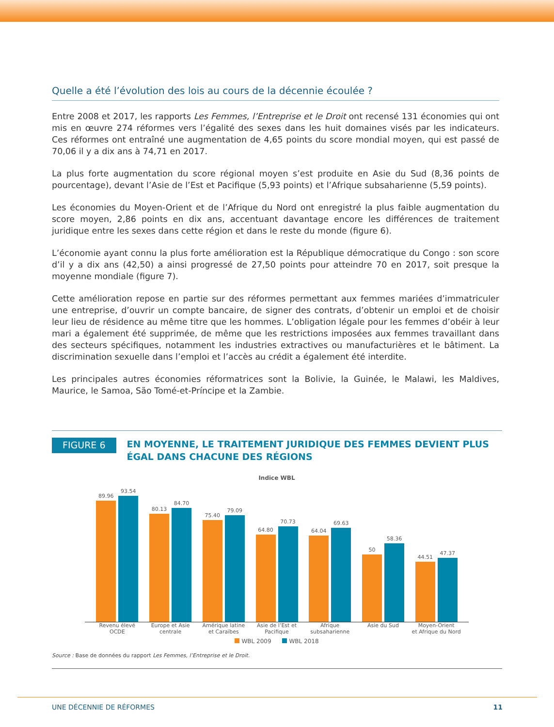Quelle a été l’évolution des lois au cours de la décennie écoulée ?
Entre 2008 et 2017, les rapports Les Femmes, l’Entreprise et le Droit ont recensé 131 économies qui ont mis en œuvre 274 réformes vers l’égalité des sexes dans les huit domaines visés par les indicateurs. Ces réformes ont entraîné une augmentation de 4,65 points du score mondial moyen, qui est passé de 70,06 il y a dix ans à 74,71 en 2017.
La plus forte augmentation du score régional moyen s’est produite en Asie du Sud (8,36 points de pourcentage), devant l’Asie de l’Est et Pacifique (5,93 points) et l’Afrique subsaharienne (5,59 points).
Les économies du Moyen-Orient et de l’Afrique du Nord ont enregistré la plus faible augmentation du score moyen, 2,86 points en dix ans, accentuant davantage encore les différences de traitement juridique entre les sexes dans cette région et dans le reste du monde (figure 6).
L’économie ayant connu la plus forte amélioration est la République démocratique du Congo : son score d’il y a dix ans (42,50) a ainsi progressé de 27,50 points pour atteindre 70 en 2017, soit presque la moyenne mondiale (figure 7).
Cette amélioration repose en partie sur des réformes permettant aux femmes mariées d’immatriculer une entreprise, d’ouvrir un compte bancaire, de signer des contrats, d’obtenir un emploi et de choisir leur lieu de résidence au même titre que les hommes. L’obligation légale pour les femmes d’obéir à leur mari a également été supprimée, de même que les restrictions imposées aux femmes travaillant dans des secteurs spécifiques, notamment les industries extractives ou manufacturières et le bâtiment. La discrimination sexuelle dans l’emploi et l’accès au crédit a également été interdite.
Les principales autres économies réformatrices sont la Bolivie, la Guinée, le Malawi, les Maldives, Maurice, le Samoa, São Tomé-et-Príncipe et la Zambie.
FIGURE 6
EN MOYENNE, LE TRAITEMENT JURIDIQUE DES FEMMES DEVIENT PLUS ÉGAL DANS CHACUNE DES RÉGIONS
Indice WBL
89.96
93.54
80.13
84.70
75.40
79.09
64.80
70.73
64.04
69.63
50
58.36
44.51
47.37
Revenu élevé OCDE Europe et Asie centrale Amérique latine
et Caraïbes Asie de l’Est et Pacifique Afrique subsaharienne Asie du Sud Moyen-Orient
et Afrique du Nord
WBL 2009 WBL 2018
Source : Base de données du rapport Les Femmes, l’Entreprise et le Droit.
UNE DÉCENNIE DE RÉFORMES 11